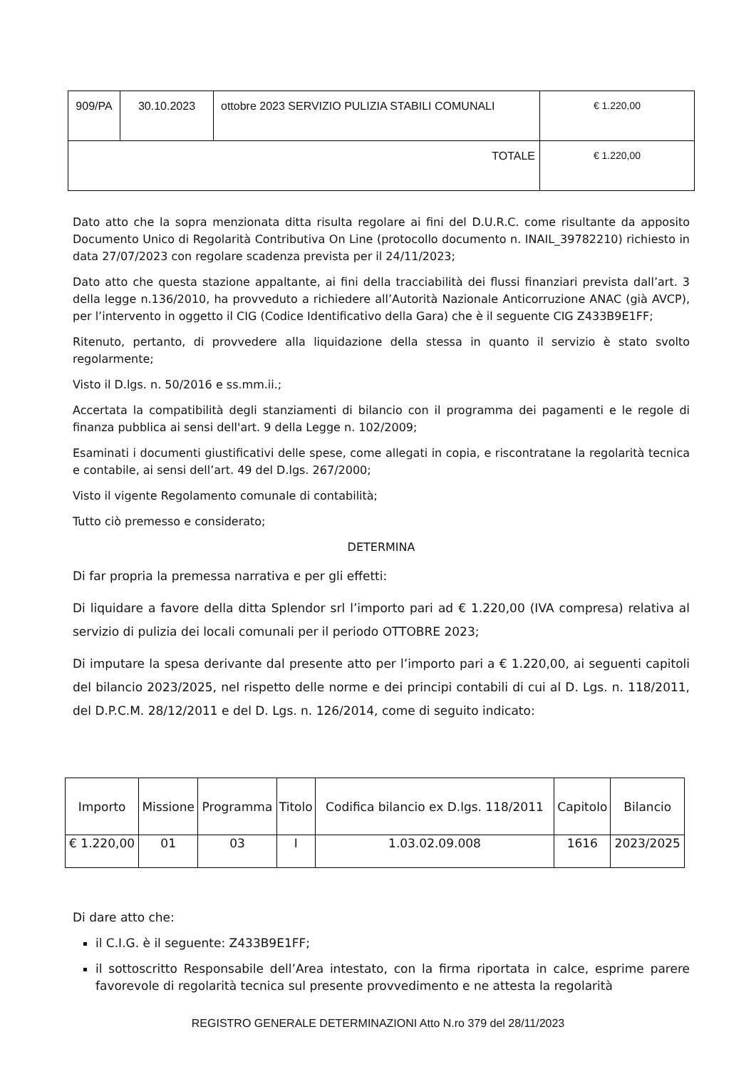| 909/PA | 30.10.2023 | ottobre 2023 SERVIZIO PULIZIA STABILI COMUNALI | € 1.220,00 |
| TOTALE | | | € 1.220,00 |
Dato atto che la sopra menzionata ditta risulta regolare ai fini del D.U.R.C. come risultante da apposito Documento Unico di Regolarità Contributiva On Line (protocollo documento n. INAIL_39782210) richiesto in data 27/07/2023 con regolare scadenza prevista per il 24/11/2023;
Dato atto che questa stazione appaltante, ai fini della tracciabilità dei flussi finanziari prevista dall’art. 3 della legge n.136/2010, ha provveduto a richiedere all’Autorità Nazionale Anticorruzione ANAC (già AVCP), per l’intervento in oggetto il CIG (Codice Identificativo della Gara) che è il seguente CIG Z433B9E1FF;
Ritenuto, pertanto, di provvedere alla liquidazione della stessa in quanto il servizio è stato svolto regolarmente;
Visto il D.lgs. n. 50/2016 e ss.mm.ii.;
Accertata la compatibilità degli stanziamenti di bilancio con il programma dei pagamenti e le regole di finanza pubblica ai sensi dell'art. 9 della Legge n. 102/2009;
Esaminati i documenti giustificativi delle spese, come allegati in copia, e riscontratane la regolarità tecnica e contabile, ai sensi dell’art. 49 del D.lgs. 267/2000;
Visto il vigente Regolamento comunale di contabilità;
Tutto ciò premesso e considerato;
DETERMINA
Di far propria la premessa narrativa e per gli effetti:
Di liquidare a favore della ditta Splendor srl l’importo pari ad € 1.220,00 (IVA compresa) relativa al servizio di pulizia dei locali comunali per il periodo OTTOBRE 2023;
Di imputare la spesa derivante dal presente atto per l’importo pari a € 1.220,00, ai seguenti capitoli del bilancio 2023/2025, nel rispetto delle norme e dei principi contabili di cui al D. Lgs. n. 118/2011, del D.P.C.M. 28/12/2011 e del D. Lgs. n. 126/2014, come di seguito indicato:
| Importo | Missione | Programma | Titolo | Codifica bilancio ex D.lgs. 118/2011 | Capitolo | Bilancio |
| --- | --- | --- | --- | --- | --- | --- |
| € 1.220,00 | 01 | 03 | I | 1.03.02.09.008 | 1616 | 2023/2025 |
Di dare atto che:
il C.I.G. è il seguente: Z433B9E1FF;
il sottoscritto Responsabile dell’Area intestato, con la firma riportata in calce, esprime parere favorevole di regolarità tecnica sul presente provvedimento e ne attesta la regolarità
REGISTRO GENERALE DETERMINAZIONI Atto N.ro 379 del 28/11/2023